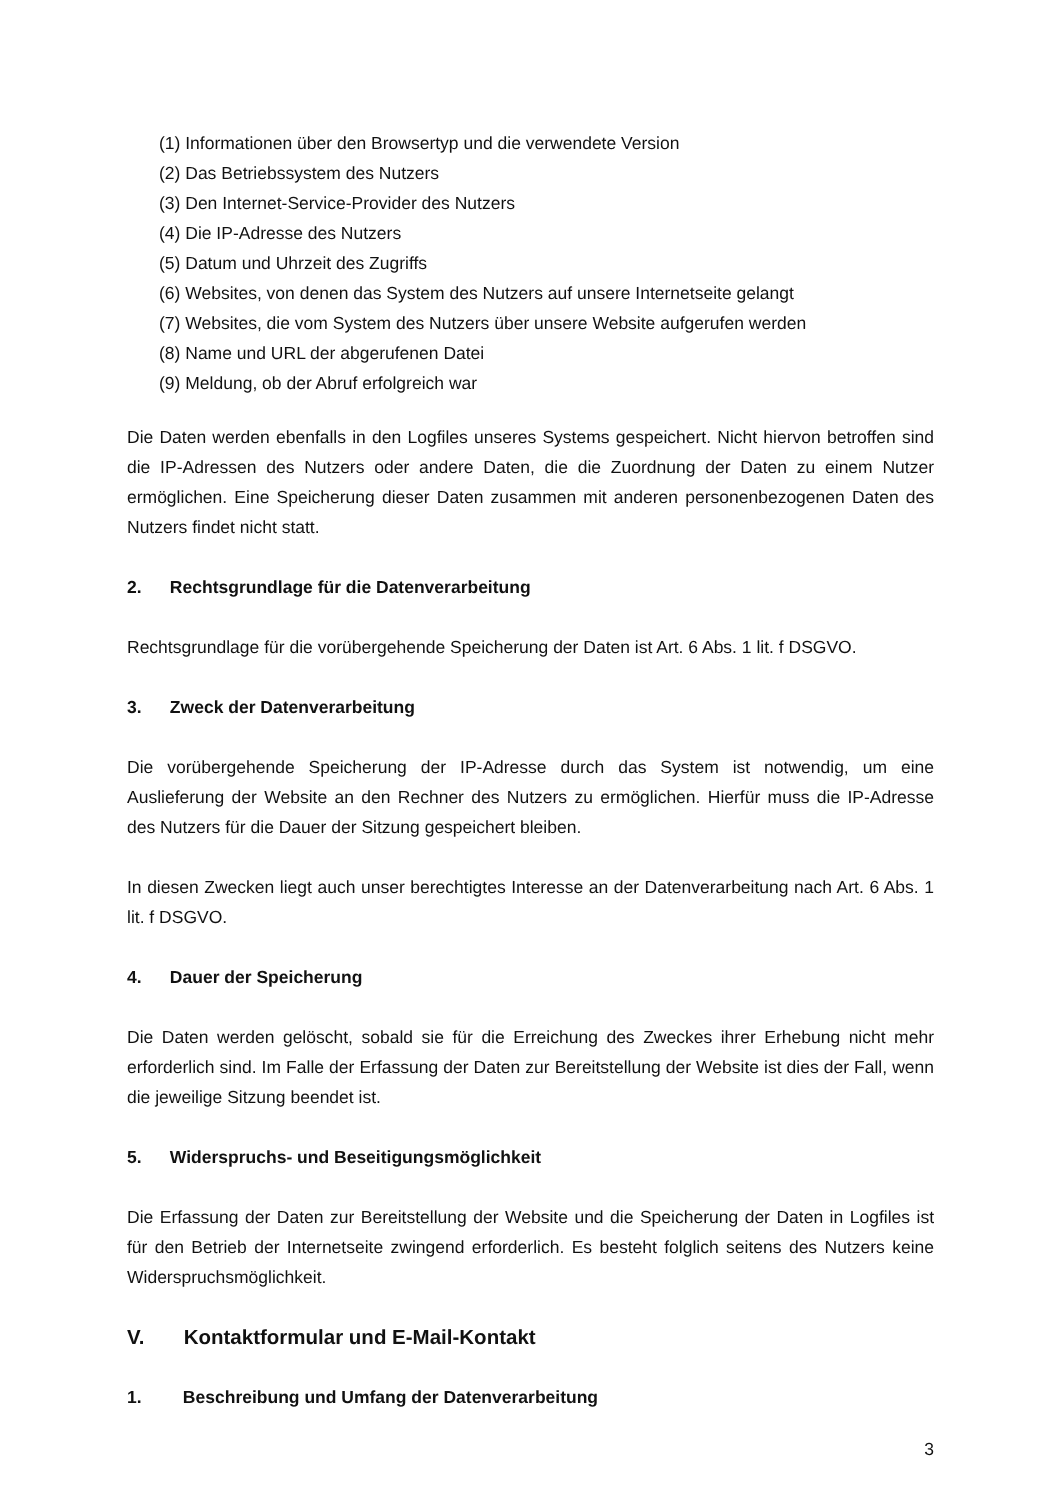(1) Informationen über den Browsertyp und die verwendete Version
(2) Das Betriebssystem des Nutzers
(3) Den Internet-Service-Provider des Nutzers
(4) Die IP-Adresse des Nutzers
(5) Datum und Uhrzeit des Zugriffs
(6) Websites, von denen das System des Nutzers auf unsere Internetseite gelangt
(7) Websites, die vom System des Nutzers über unsere Website aufgerufen werden
(8) Name und URL der abgerufenen Datei
(9) Meldung, ob der Abruf erfolgreich war
Die Daten werden ebenfalls in den Logfiles unseres Systems gespeichert. Nicht hiervon betroffen sind die IP-Adressen des Nutzers oder andere Daten, die die Zuordnung der Daten zu einem Nutzer ermöglichen. Eine Speicherung dieser Daten zusammen mit anderen personenbezogenen Daten des Nutzers findet nicht statt.
2. Rechtsgrundlage für die Datenverarbeitung
Rechtsgrundlage für die vorübergehende Speicherung der Daten ist Art. 6 Abs. 1 lit. f DSGVO.
3. Zweck der Datenverarbeitung
Die vorübergehende Speicherung der IP-Adresse durch das System ist notwendig, um eine Auslieferung der Website an den Rechner des Nutzers zu ermöglichen. Hierfür muss die IP-Adresse des Nutzers für die Dauer der Sitzung gespeichert bleiben.
In diesen Zwecken liegt auch unser berechtigtes Interesse an der Datenverarbeitung nach Art. 6 Abs. 1 lit. f DSGVO.
4. Dauer der Speicherung
Die Daten werden gelöscht, sobald sie für die Erreichung des Zweckes ihrer Erhebung nicht mehr erforderlich sind. Im Falle der Erfassung der Daten zur Bereitstellung der Website ist dies der Fall, wenn die jeweilige Sitzung beendet ist.
5. Widerspruchs- und Beseitigungsmöglichkeit
Die Erfassung der Daten zur Bereitstellung der Website und die Speicherung der Daten in Logfiles ist für den Betrieb der Internetseite zwingend erforderlich. Es besteht folglich seitens des Nutzers keine Widerspruchsmöglichkeit.
V. Kontaktformular und E-Mail-Kontakt
1. Beschreibung und Umfang der Datenverarbeitung
3